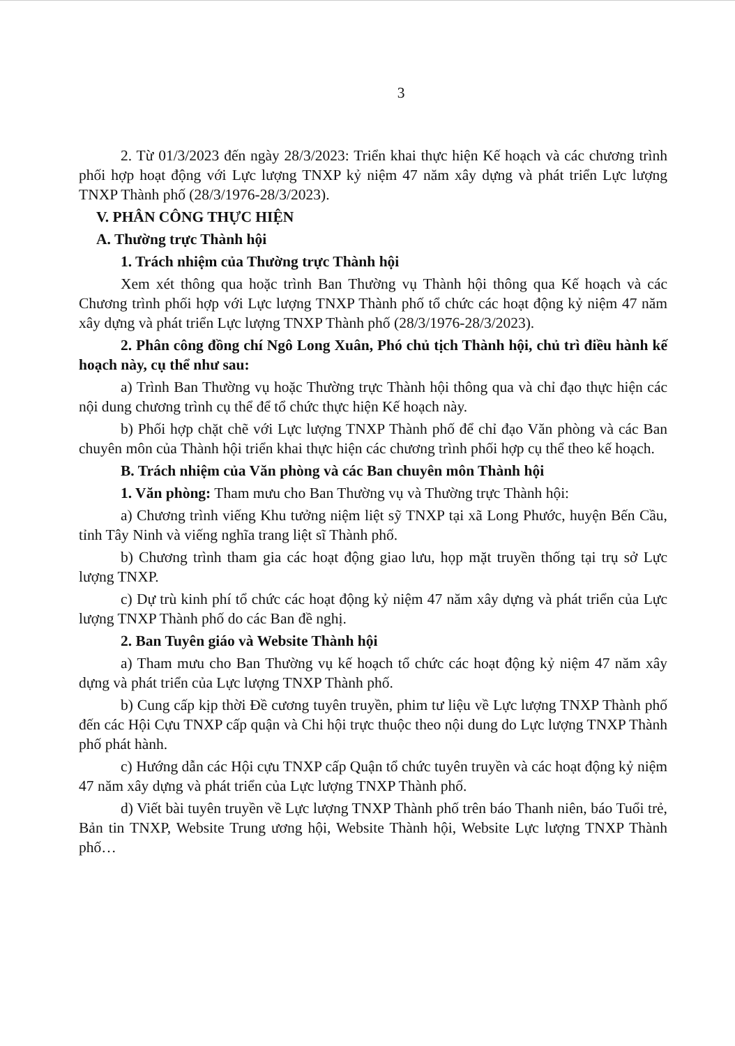3
2. Từ 01/3/2023 đến ngày 28/3/2023: Triển khai thực hiện Kế hoạch và các chương trình phối hợp hoạt động với Lực lượng TNXP kỷ niệm 47 năm xây dựng và phát triển Lực lượng TNXP Thành phố (28/3/1976-28/3/2023).
V. PHÂN CÔNG THỰC HIỆN
A. Thường trực Thành hội
1. Trách nhiệm của Thường trực Thành hội
Xem xét thông qua hoặc trình Ban Thường vụ Thành hội thông qua Kế hoạch và các Chương trình phối hợp với Lực lượng TNXP Thành phố tổ chức các hoạt động kỷ niệm 47 năm xây dựng và phát triển Lực lượng TNXP Thành phố (28/3/1976-28/3/2023).
2. Phân công đồng chí Ngô Long Xuân, Phó chủ tịch Thành hội, chủ trì điều hành kế hoạch này, cụ thể như sau:
a) Trình Ban Thường vụ hoặc Thường trực Thành hội thông qua và chỉ đạo thực hiện các nội dung chương trình cụ thể để tổ chức thực hiện Kế hoạch này.
b) Phối hợp chặt chẽ với Lực lượng TNXP Thành phố để chỉ đạo Văn phòng và các Ban chuyên môn của Thành hội triển khai thực hiện các chương trình phối hợp cụ thể theo kế hoạch.
B. Trách nhiệm của Văn phòng và các Ban chuyên môn Thành hội
1. Văn phòng: Tham mưu cho Ban Thường vụ và Thường trực Thành hội:
a) Chương trình viếng Khu tưởng niệm liệt sỹ TNXP tại xã Long Phước, huyện Bến Cầu, tỉnh Tây Ninh và viếng nghĩa trang liệt sĩ Thành phố.
b) Chương trình tham gia các hoạt động giao lưu, họp mặt truyền thống tại trụ sở Lực lượng TNXP.
c) Dự trù kinh phí tổ chức các hoạt động kỷ niệm 47 năm xây dựng và phát triển của Lực lượng TNXP Thành phố do các Ban đề nghị.
2. Ban Tuyên giáo và Website Thành hội
a) Tham mưu cho Ban Thường vụ kế hoạch tổ chức các hoạt động kỷ niệm 47 năm xây dựng và phát triển của Lực lượng TNXP Thành phố.
b) Cung cấp kịp thời Đề cương tuyên truyền, phim tư liệu về Lực lượng TNXP Thành phố đến các Hội Cựu TNXP cấp quận và Chi hội trực thuộc theo nội dung do Lực lượng TNXP Thành phố phát hành.
c) Hướng dẫn các Hội cựu TNXP cấp Quận tổ chức tuyên truyền và các hoạt động kỷ niệm 47 năm xây dựng và phát triển của Lực lượng TNXP Thành phố.
d) Viết bài tuyên truyền về Lực lượng TNXP Thành phố trên báo Thanh niên, báo Tuổi trẻ, Bản tin TNXP, Website Trung ương hội, Website Thành hội, Website Lực lượng TNXP Thành phố…